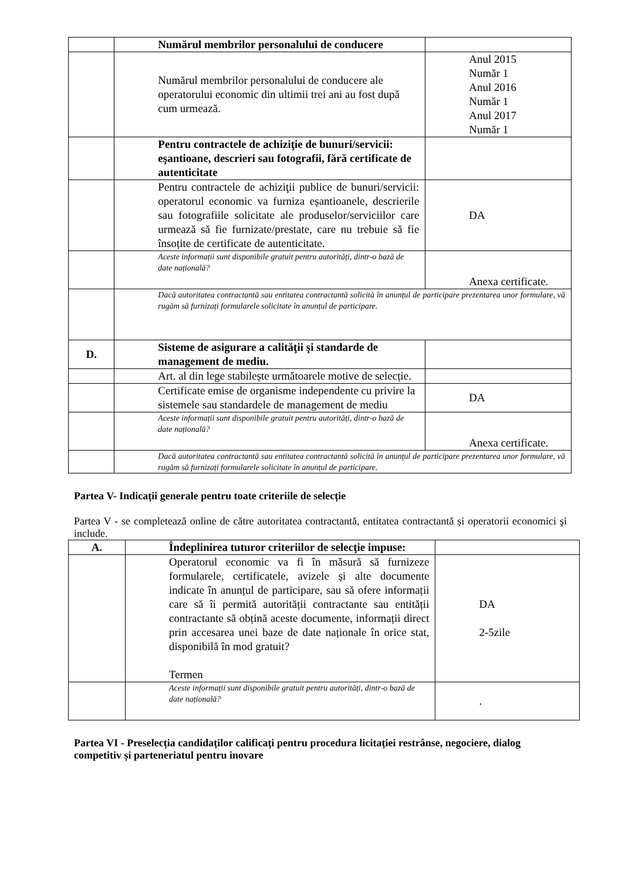| | Numărul membrilor personalului de conducere | |
| | Numărul membrilor personalului de conducere ale operatorului economic din ultimii trei ani au fost după cum urmează. | Anul 2015 Număr 1 Anul 2016 Număr 1 Anul 2017 Număr 1 |
| | Pentru contractele de achiziţie de bunuri/servicii: eşantioane, descrieri sau fotografii, fără certificate de autenticitate | |
| | Pentru contractele de achiziţii publice de bunuri/servicii: operatorul economic va furniza eșantioanele, descrierile sau fotografiile solicitate ale produselor/serviciilor care urmează să fie furnizate/prestate, care nu trebuie să fie însoțite de certificate de autenticitate. | DA |
| | Aceste informații sunt disponibile gratuit pentru autorități, dintr-o bază de date națională? | Anexa certificate. |
| | Dacă autoritatea contractantă sau entitatea contractantă solicită în anunțul de participare prezentarea unor formulare, vă rugăm să furnizați formularele solicitate în anunțul de participare. | |
| D. | Sisteme de asigurare a calităţii şi standarde de management de mediu. | |
| | Art. al din lege stabilește următoarele motive de selecție. | |
| | Certificate emise de organisme independente cu privire la sistemele sau standardele de management de mediu | DA |
| | Aceste informații sunt disponibile gratuit pentru autorități, dintr-o bază de date națională? | Anexa certificate. |
| | Dacă autoritatea contractantă sau entitatea contractantă solicită în anunțul de participare prezentarea unor formulare, vă rugăm să furnizați formularele solicitate în anunțul de participare. | |
Partea V- Indicații generale pentru toate criteriile de selecție
Partea V - se completează online de către autoritatea contractantă, entitatea contractantă și operatorii economici şi include.
| A. | Îndeplinirea tuturor criteriilor de selecţie impuse: | |
| | Operatorul economic va fi în măsură să furnizeze formularele, certificatele, avizele și alte documente indicate în anunțul de participare, sau să ofere informații care să îi permită autorității contractante sau entității contractante să obțină aceste documente, informații direct prin accesarea unei baze de date naționale în orice stat, disponibilă în mod gratuit? Termen | DA 2-5zile |
| | Aceste informații sunt disponibile gratuit pentru autorități, dintr-o bază de date națională? | . |
Partea VI - Preselecția candidaților calificați pentru procedura licitației restrânse, negociere, dialog competitiv și parteneriatul pentru inovare